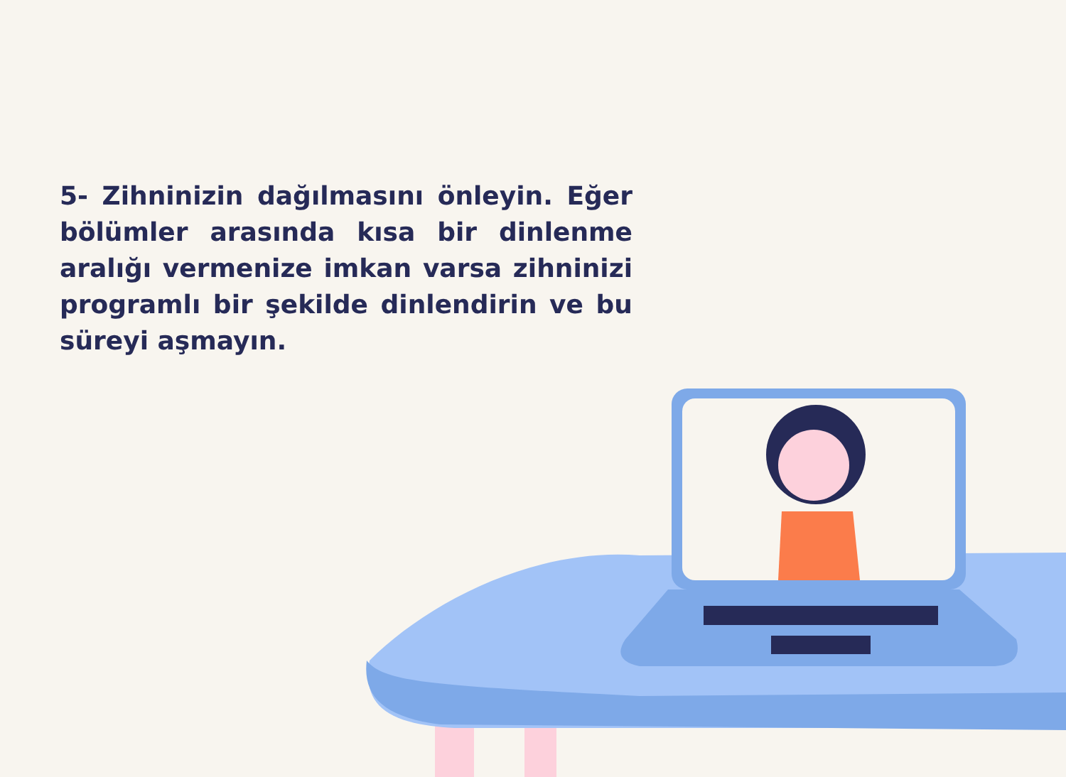5- Zihninizin dağılmasını önleyin. Eğer bölümler arasında kısa bir dinlenme aralığı vermenize imkan varsa zihninizi programlı bir şekilde dinlendirin ve bu süreyi aşmayın.